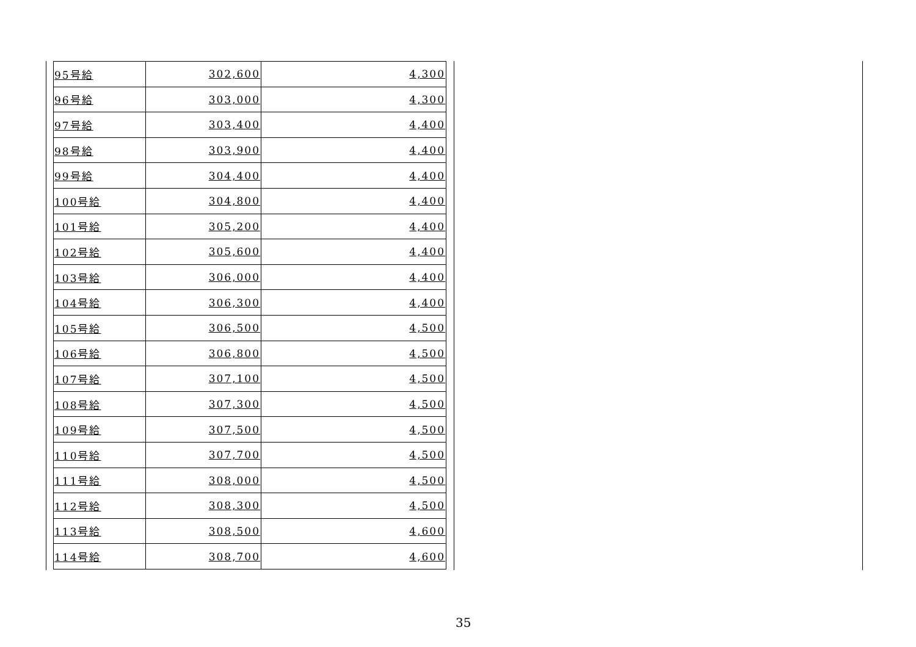| 95号給 | 302,600 | 4,300 |
| 96号給 | 303,000 | 4,300 |
| 97号給 | 303,400 | 4,400 |
| 98号給 | 303,900 | 4,400 |
| 99号給 | 304,400 | 4,400 |
| 100号給 | 304,800 | 4,400 |
| 101号給 | 305,200 | 4,400 |
| 102号給 | 305,600 | 4,400 |
| 103号給 | 306,000 | 4,400 |
| 104号給 | 306,300 | 4,400 |
| 105号給 | 306,500 | 4,500 |
| 106号給 | 306,800 | 4,500 |
| 107号給 | 307,100 | 4,500 |
| 108号給 | 307,300 | 4,500 |
| 109号給 | 307,500 | 4,500 |
| 110号給 | 307,700 | 4,500 |
| 111号給 | 308,000 | 4,500 |
| 112号給 | 308,300 | 4,500 |
| 113号給 | 308,500 | 4,600 |
| 114号給 | 308,700 | 4,600 |
35